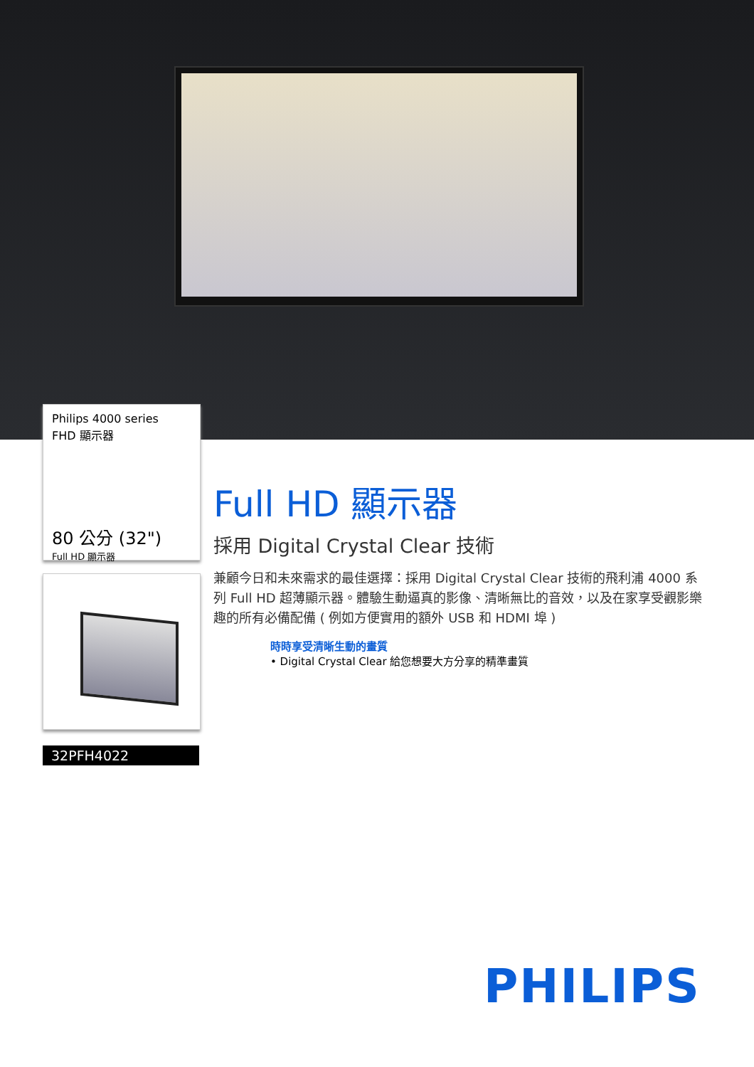Philips 4000 series
FHD 顯示器
80 公分 (32")
Full HD 顯示器
32PFH4022
Full HD 顯示器
採用 Digital Crystal Clear 技術
兼顧今日和未來需求的最佳選擇：採用 Digital Crystal Clear 技術的飛利浦 4000 系列 Full HD 超薄顯示器。體驗生動逼真的影像、清晰無比的音效，以及在家享受觀影樂趣的所有必備配備 ( 例如方便實用的額外 USB 和 HDMI 埠 )
時時享受清晰生動的畫質
• Digital Crystal Clear 給您想要大方分享的精準畫質
PHILIPS